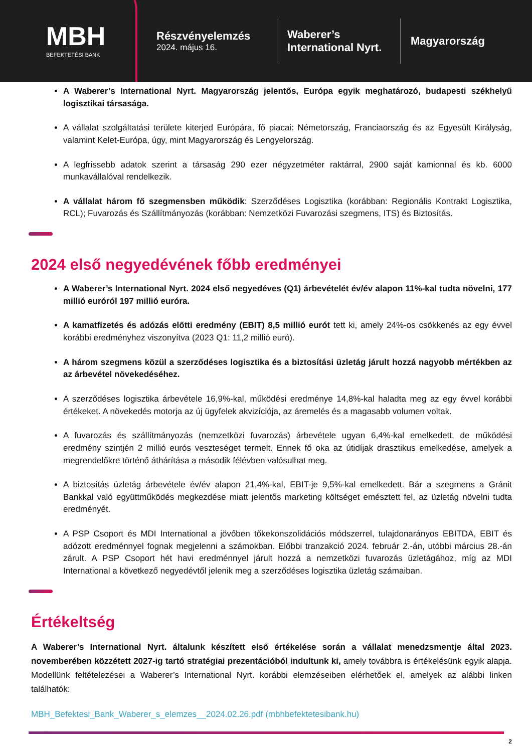MBH
BEFEKTETÉSI BANK
Részvényelemzés
2024. május 16.
Waberer’s International Nyrt.
Magyarország
A Waberer’s International Nyrt. Magyarország jelentős, Európa egyik meghatározó, budapesti székhelyű logisztikai társasága.
A vállalat szolgáltatási területe kiterjed Európára, fő piacai: Németország, Franciaország és az Egyesült Királyság, valamint Kelet-Európa, úgy, mint Magyarország és Lengyelország.
A legfrissebb adatok szerint a társaság 290 ezer négyzetméter raktárral, 2900 saját kamionnal és kb. 6000 munkavállalóval rendelkezik.
A vállalat három fő szegmensben működik: Szerződéses Logisztika (korábban: Regionális Kontrakt Logisztika, RCL); Fuvarozás és Szállítmányozás (korábban: Nemzetközi Fuvarozási szegmens, ITS) és Biztosítás.
2024 első negyedévének főbb eredményei
A Waberer’s International Nyrt. 2024 első negyedéves (Q1) árbevételét év/év alapon 11%-kal tudta növelni, 177 millió euróról 197 millió euróra.
A kamatfizetés és adózás előtti eredmény (EBIT) 8,5 millió eurót tett ki, amely 24%-os csökkenés az egy évvel korábbi eredményhez viszonyítva (2023 Q1: 11,2 millió euró).
A három szegmens közül a szerződéses logisztika és a biztosítási üzletág járult hozzá nagyobb mértékben az az árbevétel növekedéséhez.
A szerződéses logisztika árbevétele 16,9%-kal, működési eredménye 14,8%-kal haladta meg az egy évvel korábbi értékeket. A növekedés motorja az új ügyfelek akvizíciója, az áremelés és a magasabb volumen voltak.
A fuvarozás és szállítmányozás (nemzetközi fuvarozás) árbevétele ugyan 6,4%-kal emelkedett, de működési eredmény szintjén 2 millió eurós veszteséget termelt. Ennek fő oka az útidíjak drasztikus emelkedése, amelyek a megrendelőkre történő áthárítása a második félévben valósulhat meg.
A biztosítás üzletág árbevétele év/év alapon 21,4%-kal, EBIT-je 9,5%-kal emelkedett. Bár a szegmens a Gránit Bankkal való együttműködés megkezdése miatt jelentős marketing költséget emésztett fel, az üzletág növelni tudta eredményét.
A PSP Csoport és MDI International a jövőben tőkekonszolidációs módszerrel, tulajdonarányos EBITDA, EBIT és adózott eredménnyel fognak megjelenni a számokban. Előbbi tranzakció 2024. február 2.-án, utóbbi március 28.-án zárult. A PSP Csoport hét havi eredménnyel járult hozzá a nemzetközi fuvarozás üzletágához, míg az MDI International a következő negyedévtől jelenik meg a szerződéses logisztika üzletág számaiban.
Értékeltség
A Waberer’s International Nyrt. általunk készített első értékelése során a vállalat menedzsmentje által 2023. novemberében közzétett 2027-ig tartó stratégiai prezentációból indultunk ki, amely továbbra is értékelésünk egyik alapja. Modellünk feltételezései a Waberer’s International Nyrt. korábbi elemzéseiben elérhetőek el, amelyek az alábbi linken találhatók:
MBH_Befektesi_Bank_Waberer_s_elemzes__2024.02.26.pdf (mbhbefektetesibank.hu)
2